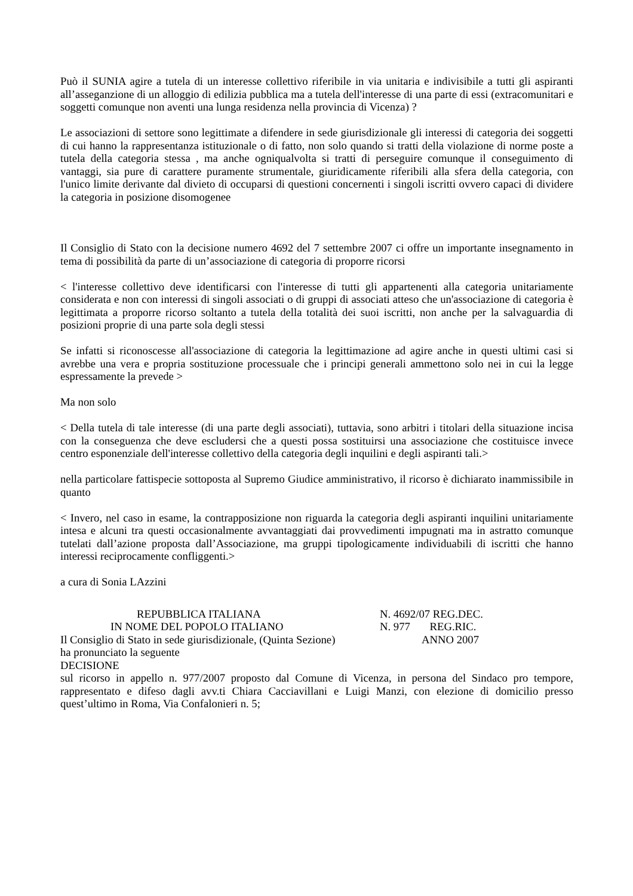Può il SUNIA agire a tutela di un interesse collettivo riferibile in via unitaria e indivisibile a tutti gli aspiranti all’asseganzione di un alloggio di edilizia pubblica ma a tutela dell'interesse di una parte di essi (extracomunitari e soggetti comunque non aventi una lunga residenza nella provincia di Vicenza) ?
Le associazioni di settore sono legittimate a difendere in sede giurisdizionale gli interessi di categoria dei soggetti di cui hanno la rappresentanza istituzionale o di fatto, non solo quando si tratti della violazione di norme poste a tutela della categoria stessa , ma anche ogniqualvolta si tratti di perseguire comunque il conseguimento di vantaggi, sia pure di carattere puramente strumentale, giuridicamente riferibili alla sfera della categoria, con l'unico limite derivante dal divieto di occuparsi di questioni concernenti i singoli iscritti ovvero capaci di dividere la categoria in posizione disomogenee
Il Consiglio di Stato con la decisione numero 4692 del 7 settembre 2007 ci offre un importante insegnamento in tema di possibilità da parte di un’associazione di categoria di proporre ricorsi
< l'interesse collettivo deve identificarsi con l'interesse di tutti gli appartenenti alla categoria unitariamente considerata e non con interessi di singoli associati o di gruppi di associati atteso che un'associazione di categoria è legittimata a proporre ricorso soltanto a tutela della totalità dei suoi iscritti, non anche per la salvaguardia di posizioni proprie di una parte sola degli stessi
Se infatti si riconoscesse all'associazione di categoria la legittimazione ad agire anche in questi ultimi casi si avrebbe una vera e propria sostituzione processuale che i principi generali ammettono solo nei in cui la legge espressamente la prevede >
Ma non solo
< Della tutela di tale interesse (di una parte degli associati), tuttavia, sono arbitri i titolari della situazione incisa con la conseguenza che deve escludersi che a questi possa sostituirsi una associazione che costituisce invece centro esponenziale dell'interesse collettivo della categoria degli inquilini e degli aspiranti tali.>
nella particolare fattispecie sottoposta al Supremo Giudice amministrativo, il ricorso è dichiarato inammissibile in quanto
< Invero, nel caso in esame, la contrapposizione non riguarda la categoria degli aspiranti inquilini unitariamente intesa e alcuni tra questi occasionalmente avvantaggiati dai provvedimenti impugnati ma in astratto comunque tutelati dall’azione proposta dall’Associazione, ma gruppi tipologicamente individuabili di iscritti che hanno interessi reciprocamente confliggenti.>
a cura di Sonia LAzzini
REPUBBLICA ITALIANA N. 4692/07 REG.DEC.
IN NOME DEL POPOLO ITALIANO N. 977 REG.RIC.
Il Consiglio di Stato in sede giurisdizionale, (Quinta Sezione) ANNO 2007
ha pronunciato la seguente
DECISIONE
sul ricorso in appello n. 977/2007 proposto dal Comune di Vicenza, in persona del Sindaco pro tempore, rappresentato e difeso dagli avv.ti Chiara Cacciavillani e Luigi Manzi, con elezione di domicilio presso quest’ultimo in Roma, Via Confalonieri n. 5;